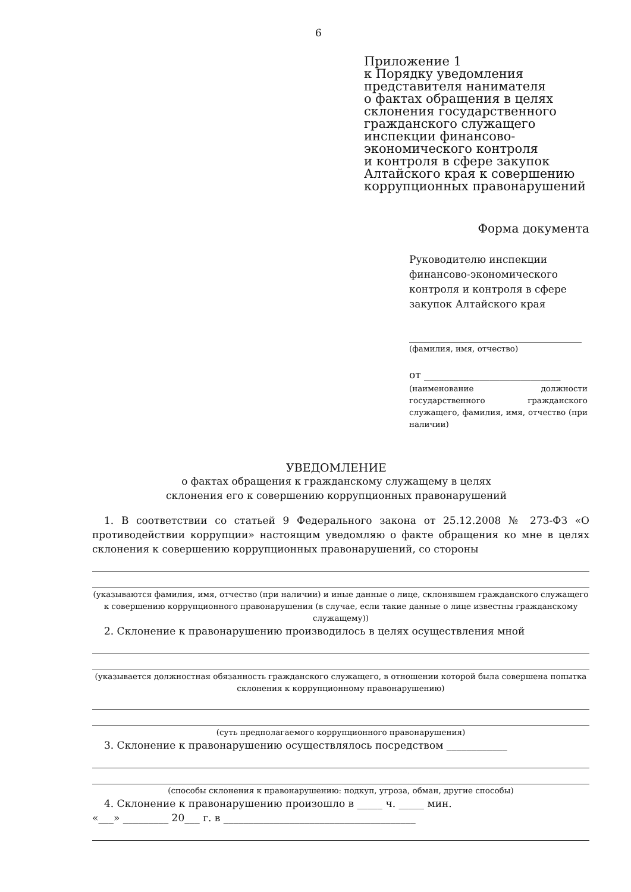6
Приложение 1
к Порядку уведомления
представителя нанимателя
о фактах обращения в целях
склонения государственного
гражданского служащего
инспекции финансово-
экономического контроля
и контроля в сфере закупок
Алтайского края к совершению
коррупционных правонарушений
Форма документа
Руководителю инспекции
финансово-экономического
контроля и контроля в сфере
закупок Алтайского края
(фамилия, имя, отчество)
от ___________________________
(наименование должности государственного гражданского служащего, фамилия, имя, отчество (при наличии)
УВЕДОМЛЕНИЕ
о фактах обращения к гражданскому служащему в целях
склонения его к совершению коррупционных правонарушений
1. В соответствии со статьей 9 Федерального закона от 25.12.2008 № 273-ФЗ «О противодействии коррупции» настоящим уведомляю о факте обращения ко мне в целях склонения к совершению коррупционных правонарушений, со стороны
(указываются фамилия, имя, отчество (при наличии) и иные данные о лице, склонявшем гражданского служащего к совершению коррупционного правонарушения (в случае, если такие данные о лице известны гражданскому служащему))
2. Склонение к правонарушению производилось в целях осуществления мной
(указывается должностная обязанность гражданского служащего, в отношении которой была совершена попытка склонения к коррупционному правонарушению)
(суть предполагаемого коррупционного правонарушения)
3. Склонение к правонарушению осуществлялось посредством ____________
(способы склонения к правонарушению: подкуп, угроза, обман, другие способы)
4. Склонение к правонарушению произошло в _____ ч. _____ мин.
«___» _________ 20___ г. в ______________________________________